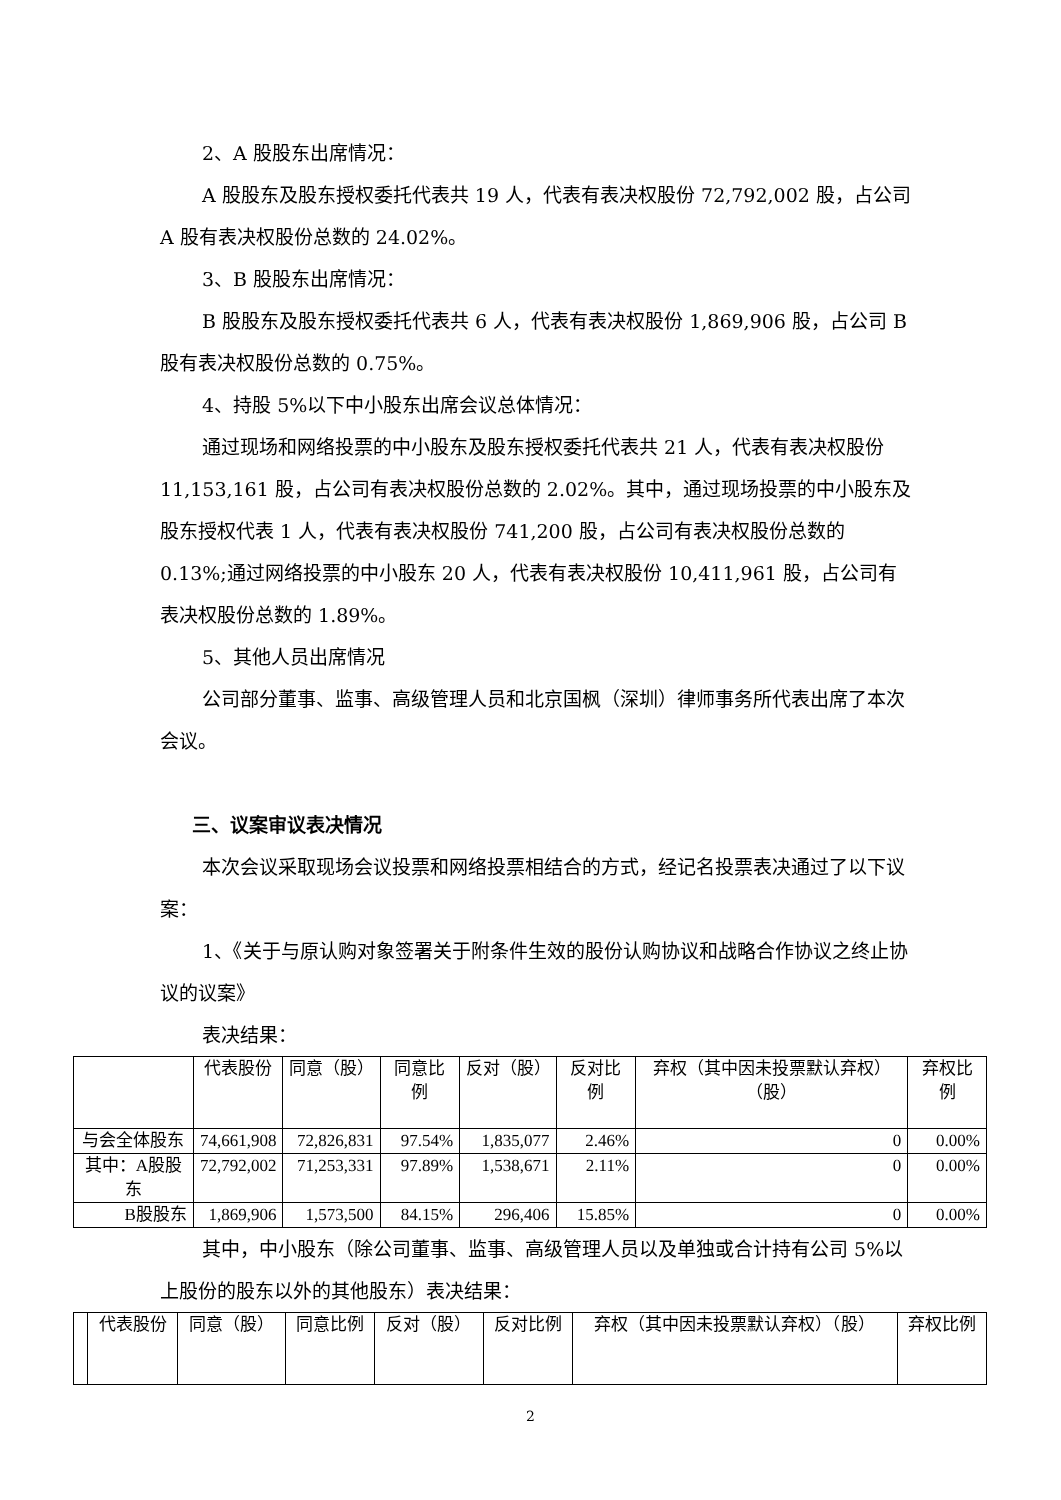2、A 股股东出席情况：
A 股股东及股东授权委托代表共 19 人，代表有表决权股份 72,792,002 股，占公司 A 股有表决权股份总数的 24.02%。
3、B 股股东出席情况：
B 股股东及股东授权委托代表共 6 人，代表有表决权股份 1,869,906 股，占公司 B 股有表决权股份总数的 0.75%。
4、持股 5%以下中小股东出席会议总体情况：
通过现场和网络投票的中小股东及股东授权委托代表共 21 人，代表有表决权股份 11,153,161 股，占公司有表决权股份总数的 2.02%。其中，通过现场投票的中小股东及股东授权代表 1 人，代表有表决权股份 741,200 股，占公司有表决权股份总数的 0.13%;通过网络投票的中小股东 20 人，代表有表决权股份 10,411,961 股，占公司有表决权股份总数的 1.89%。
5、其他人员出席情况
公司部分董事、监事、高级管理人员和北京国枫（深圳）律师事务所代表出席了本次会议。
三、议案审议表决情况
本次会议采取现场会议投票和网络投票相结合的方式，经记名投票表决通过了以下议案：
1、《关于与原认购对象签署关于附条件生效的股份认购协议和战略合作协议之终止协议的议案》
表决结果：
| | 代表股份 | 同意（股） | 同意比例 | 反对（股） | 反对比例 | 弃权（其中因未投票默认弃权）（股） | 弃权比例 |
| 与会全体股东 | 74,661,908 | 72,826,831 | 97.54% | 1,835,077 | 2.46% | 0 | 0.00% |
| 其中：A股股东 | 72,792,002 | 71,253,331 | 97.89% | 1,538,671 | 2.11% | 0 | 0.00% |
| B股股东 | 1,869,906 | 1,573,500 | 84.15% | 296,406 | 15.85% | 0 | 0.00% |
其中，中小股东（除公司董事、监事、高级管理人员以及单独或合计持有公司 5%以上股份的股东以外的其他股东）表决结果：
| | 代表股份 | 同意（股） | 同意比例 | 反对（股） | 反对比例 | 弃权（其中因未投票默认弃权）（股） | 弃权比例 |
2